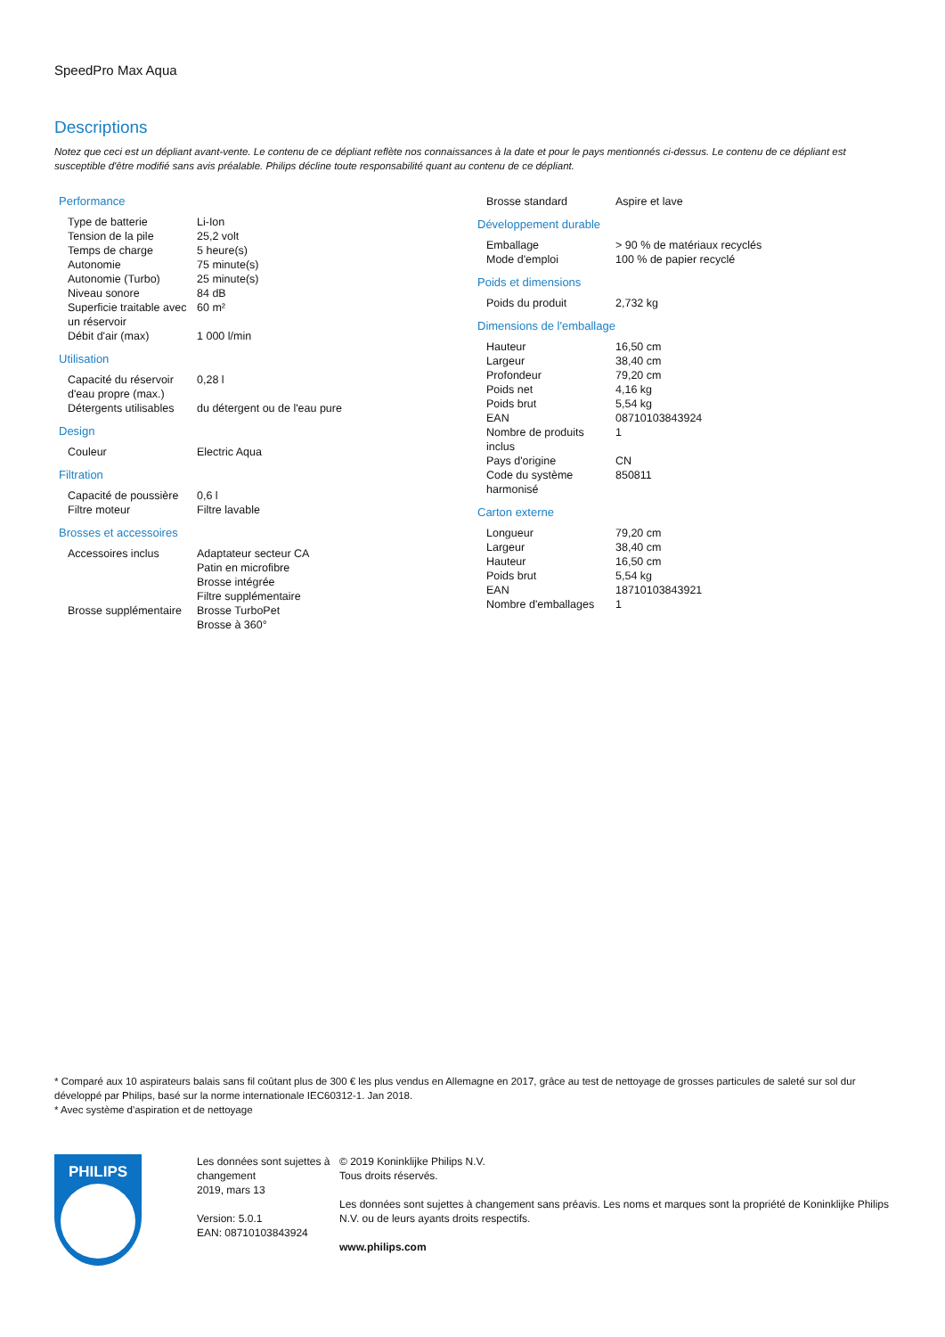SpeedPro Max Aqua
Descriptions
Notez que ceci est un dépliant avant-vente. Le contenu de ce dépliant reflète nos connaissances à la date et pour le pays mentionnés ci-dessus. Le contenu de ce dépliant est susceptible d'être modifié sans avis préalable. Philips décline toute responsabilité quant au contenu de ce dépliant.
Performance
| Type de batterie | Li-Ion |
| Tension de la pile | 25,2 volt |
| Temps de charge | 5 heure(s) |
| Autonomie | 75 minute(s) |
| Autonomie (Turbo) | 25 minute(s) |
| Niveau sonore | 84 dB |
| Superficie traitable avec un réservoir | 60 m² |
| Débit d'air (max) | 1 000 l/min |
Utilisation
| Capacité du réservoir d'eau propre (max.) | 0,28 l |
| Détergents utilisables | du détergent ou de l'eau pure |
Design
| Couleur | Electric Aqua |
Filtration
| Capacité de poussière | 0,6 l |
| Filtre moteur | Filtre lavable |
Brosses et accessoires
| Accessoires inclus | Adaptateur secteur CA Patin en microfibre Brosse intégrée Filtre supplémentaire |
| Brosse supplémentaire | Brosse TurboPet Brosse à 360° |
| Brosse standard | Aspire et lave |
Développement durable
| Emballage | > 90 % de matériaux recyclés |
| Mode d'emploi | 100 % de papier recyclé |
Poids et dimensions
| Poids du produit | 2,732 kg |
Dimensions de l'emballage
| Hauteur | 16,50 cm |
| Largeur | 38,40 cm |
| Profondeur | 79,20 cm |
| Poids net | 4,16 kg |
| Poids brut | 5,54 kg |
| EAN | 08710103843924 |
| Nombre de produits inclus | 1 |
| Pays d'origine | CN |
| Code du système harmonisé | 850811 |
Carton externe
| Longueur | 79,20 cm |
| Largeur | 38,40 cm |
| Hauteur | 16,50 cm |
| Poids brut | 5,54 kg |
| EAN | 18710103843921 |
| Nombre d'emballages | 1 |
* Comparé aux 10 aspirateurs balais sans fil coûtant plus de 300 € les plus vendus en Allemagne en 2017, grâce au test de nettoyage de grosses particules de saleté sur sol dur développé par Philips, basé sur la norme internationale IEC60312-1. Jan 2018.
* Avec système d'aspiration et de nettoyage
PHILIPS
Les données sont sujettes à changement
2019, mars 13
Version: 5.0.1
EAN: 08710103843924
© 2019 Koninklijke Philips N.V.
Tous droits réservés.
Les données sont sujettes à changement sans préavis. Les noms et marques sont la propriété de Koninklijke Philips N.V. ou de leurs ayants droits respectifs.
www.philips.com